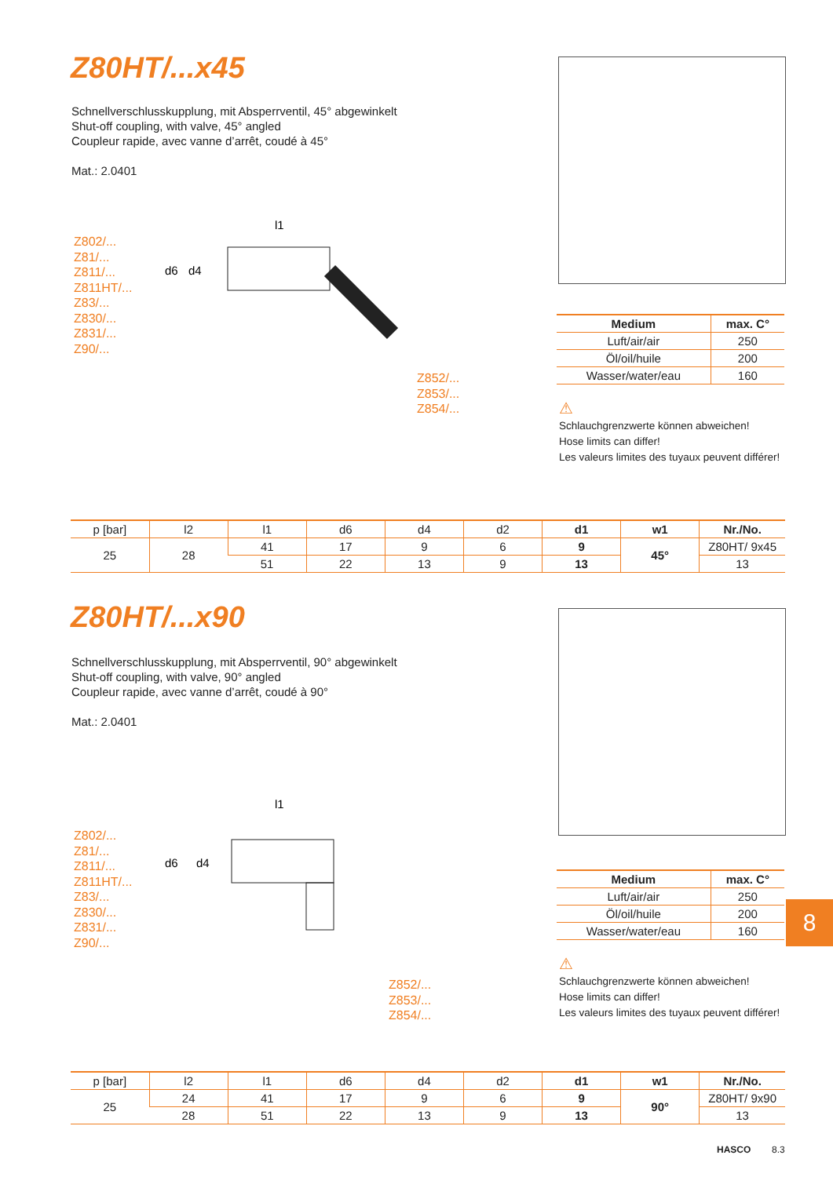Z80HT/...x45
Schnellverschlusskupplung, mit Absperrventil, 45° abgewinkelt
Shut-off coupling, with valve, 45° angled
Coupleur rapide, avec vanne d’arrêt, coudé à 45°
Mat.: 2.0401
Z802/...
Z81/...
Z811/...
Z811HT/...
Z83/...
Z830/...
Z831/...
Z90/...
l1
d6
d4
Z852/...
Z853/...
Z854/...
| Medium | max. C° |
| --- | --- |
| Luft/air/air | 250 |
| Öl/oil/huile | 200 |
| Wasser/water/eau | 160 |
⚠
Schlauchgrenzwerte können abweichen!
Hose limits can differ!
Les valeurs limites des tuyaux peuvent différer!
| p [bar] | l2 | l1 | d6 | d4 | d2 | d1 | w1 | Nr./No. |
| --- | --- | --- | --- | --- | --- | --- | --- | --- |
| 25 | 28 | 41 | 17 | 9 | 6 | 9 | 45° | Z80HT/ 9x45 |
| | | 51 | 22 | 13 | 9 | 13 | | 13 |
Z80HT/...x90
Schnellverschlusskupplung, mit Absperrventil, 90° abgewinkelt
Shut-off coupling, with valve, 90° angled
Coupleur rapide, avec vanne d’arrêt, coudé à 90°
Mat.: 2.0401
Z802/...
Z81/...
Z811/...
Z811HT/...
Z83/...
Z830/...
Z831/...
Z90/...
l1
d6
d4
Z852/...
Z853/...
Z854/...
| Medium | max. C° |
| --- | --- |
| Luft/air/air | 250 |
| Öl/oil/huile | 200 |
| Wasser/water/eau | 160 |
⚠
Schlauchgrenzwerte können abweichen!
Hose limits can differ!
Les valeurs limites des tuyaux peuvent différer!
| p [bar] | l2 | l1 | d6 | d4 | d2 | d1 | w1 | Nr./No. |
| --- | --- | --- | --- | --- | --- | --- | --- | --- |
| 25 | 24 | 41 | 17 | 9 | 6 | 9 | 90° | Z80HT/ 9x90 |
| | 28 | 51 | 22 | 13 | 9 | 13 | | 13 |
8
HASCO 8.3